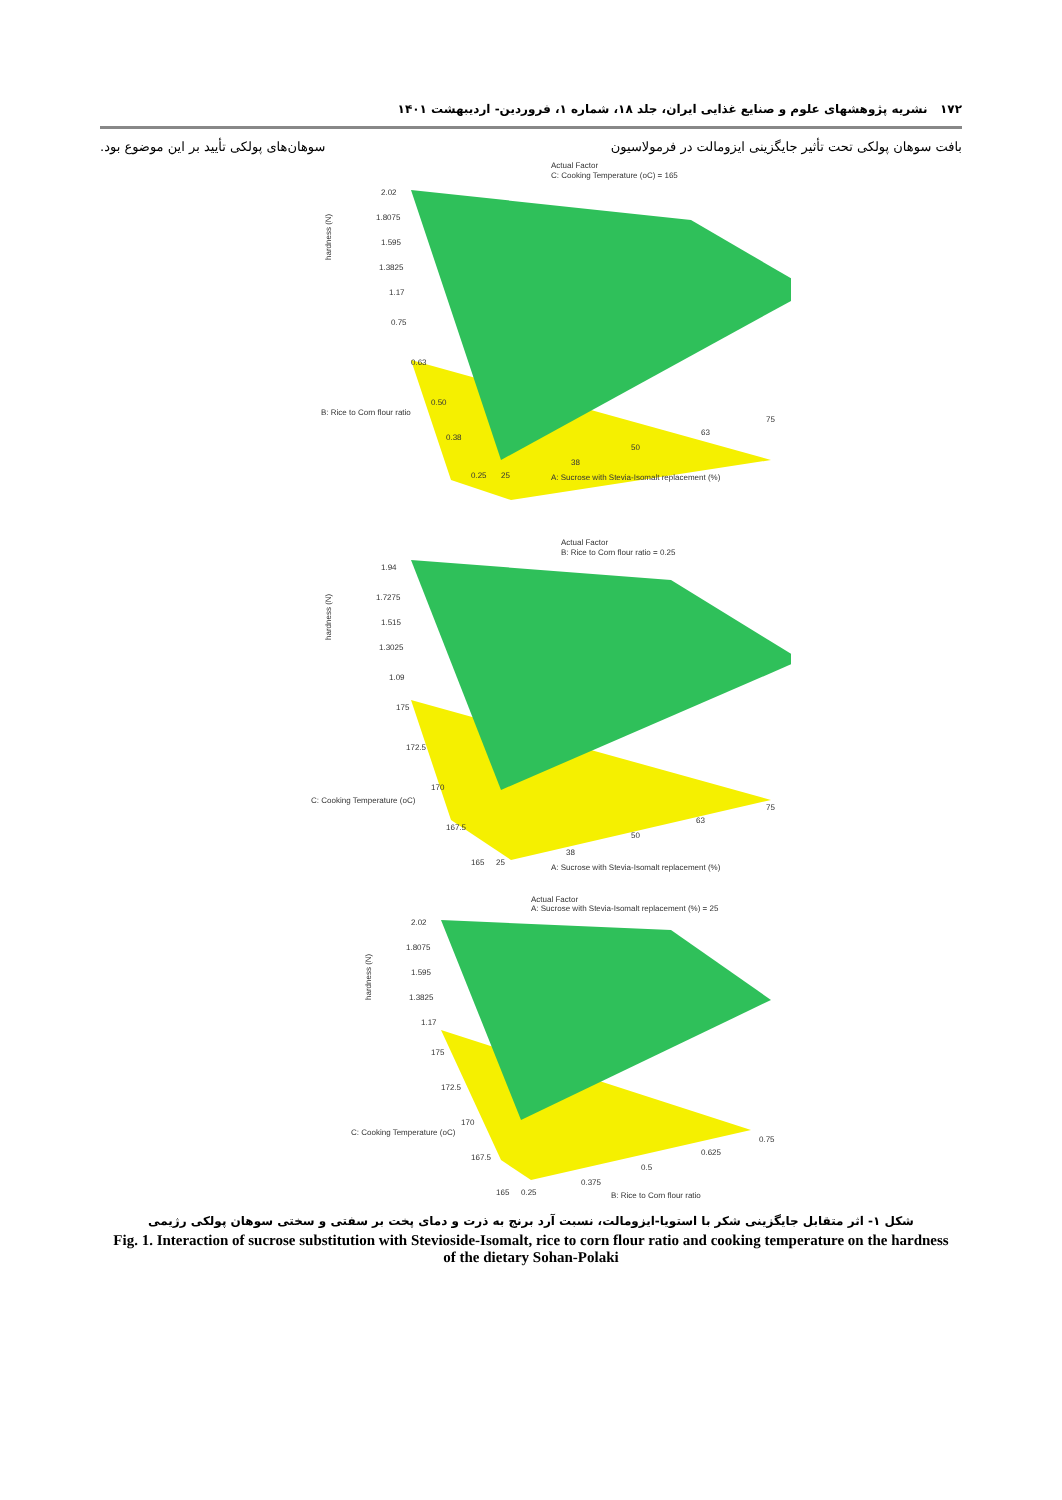۱۷۲ نشریه پژوهشهای علوم و صنایع غذایی ایران، جلد ۱۸، شماره ۱، فروردین- اردیبهشت ۱۴۰۱
بافت سوهان پولکی تحت تأثیر جایگزینی ایزومالت در فرمولاسیون سوهان‌های پولکی تأیید بر این موضوع بود.
2.02
1.8075
1.595
1.3825
1.17
0.75
0.63
0.50
0.38
0.25
25
38
50
63
75
B: Rice to Corn flour ratio
A: Sucrose with Stevia-Isomalt replacement (%)
Actual Factor
C: Cooking Temperature (oC) = 165
hardness (N)
1.94
1.7275
1.515
1.3025
1.09
175
172.5
170
167.5
165
25
38
50
63
75
C: Cooking Temperature (oC)
A: Sucrose with Stevia-Isomalt replacement (%)
Actual Factor
B: Rice to Corn flour ratio = 0.25
hardness (N)
2.02
1.8075
1.595
1.3825
1.17
175
172.5
170
167.5
165
0.25
0.375
0.5
0.625
0.75
C: Cooking Temperature (oC)
B: Rice to Corn flour ratio
Actual Factor
A: Sucrose with Stevia-Isomalt replacement (%) = 25
hardness (N)
شکل ۱- اثر متقابل جایگزینی شکر با استویا-ایزومالت، نسبت آرد برنج به ذرت و دمای پخت بر سفتی و سختی سوهان پولکی رژیمی
Fig. 1. Interaction of sucrose substitution with Stevioside-Isomalt, rice to corn flour ratio and cooking temperature on the hardness of the dietary Sohan-Polaki